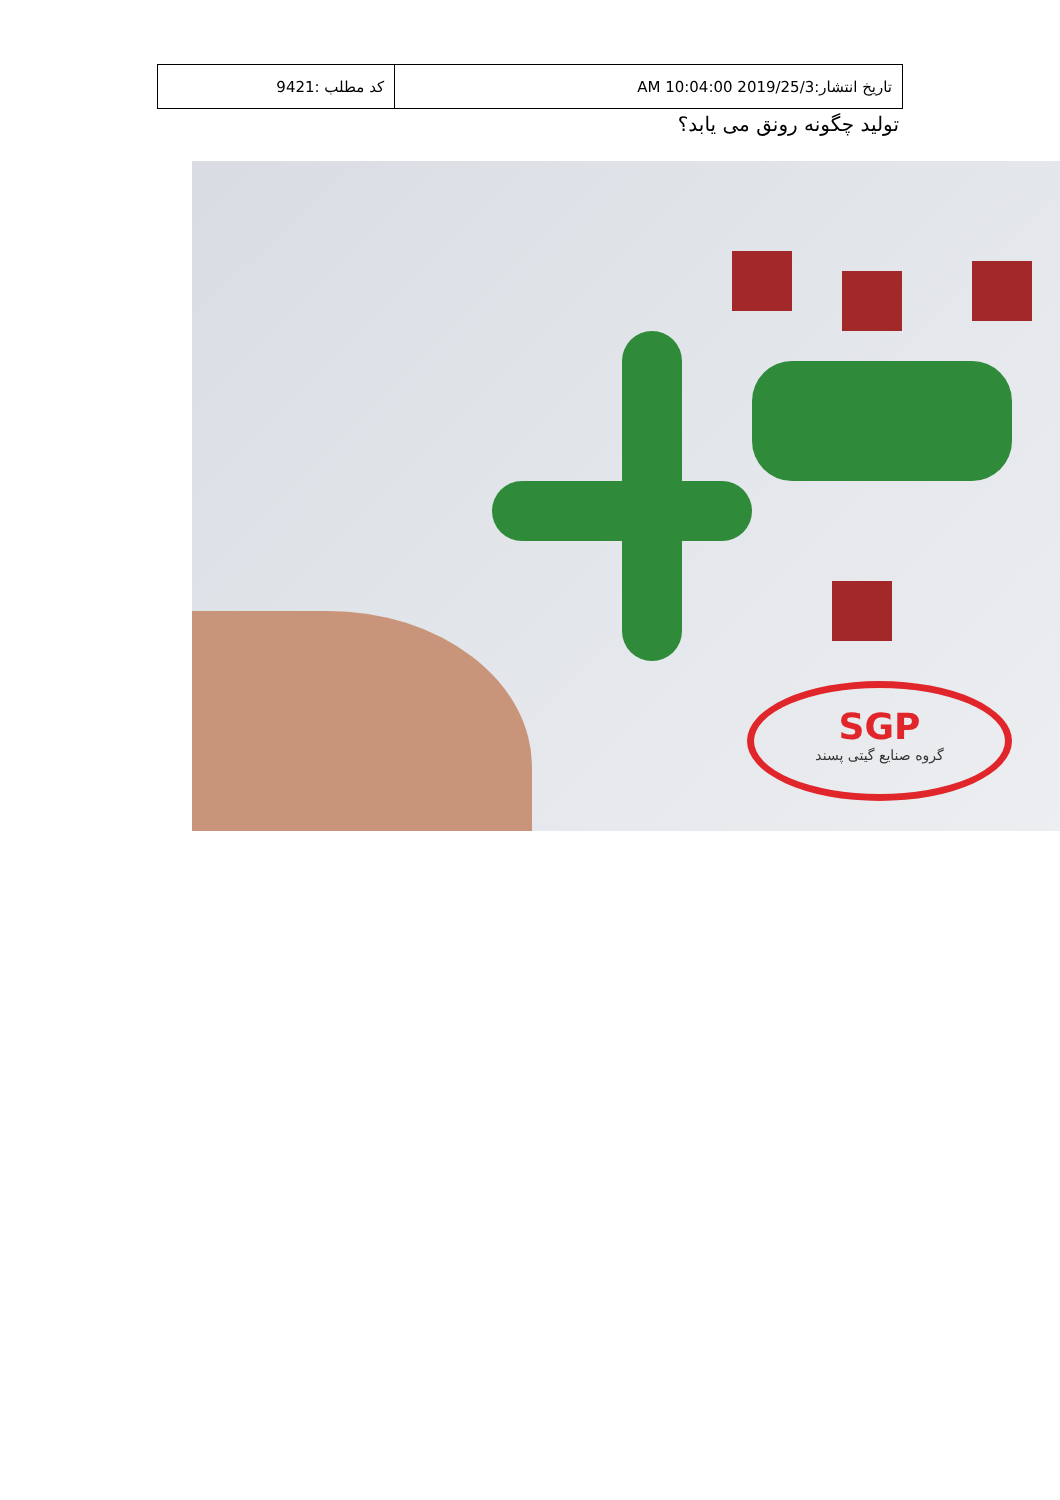| کد مطلب :9421 | تاریخ انتشار:2019/25/3 10:04:00 AM |
تولید چگونه رونق می یابد؟
SGP
گروه صنایع گیتی پسند